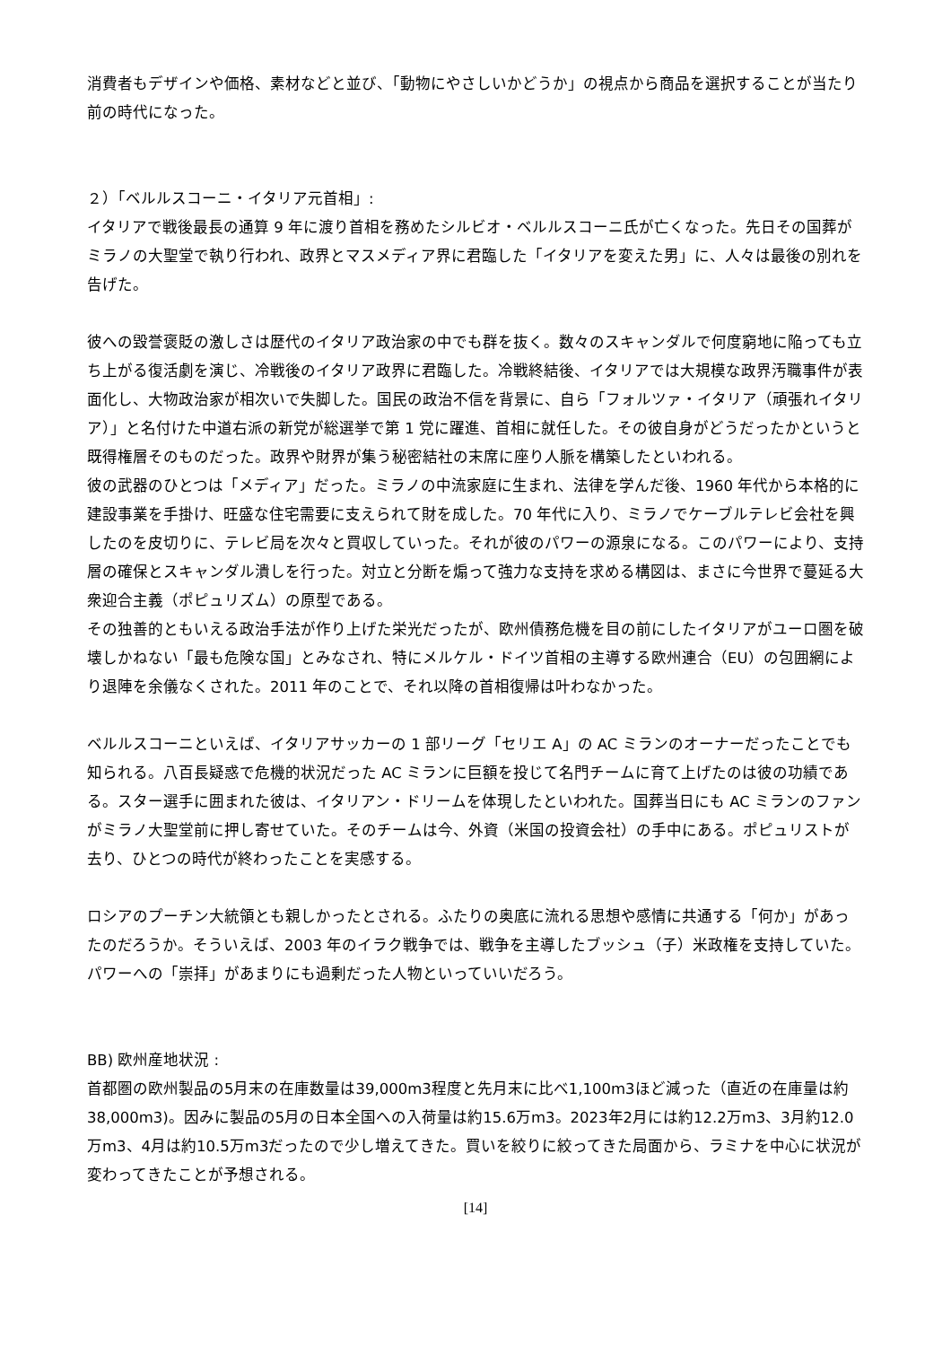消費者もデザインや価格、素材などと並び、「動物にやさしいかどうか」の視点から商品を選択することが当たり前の時代になった。
２）「ベルルスコーニ・イタリア元首相」:
イタリアで戦後最長の通算 9 年に渡り首相を務めたシルビオ・ベルルスコーニ氏が亡くなった。先日その国葬がミラノの大聖堂で執り行われ、政界とマスメディア界に君臨した「イタリアを変えた男」に、人々は最後の別れを告げた。
彼への毀誉褒貶の激しさは歴代のイタリア政治家の中でも群を抜く。数々のスキャンダルで何度窮地に陥っても立ち上がる復活劇を演じ、冷戦後のイタリア政界に君臨した。冷戦終結後、イタリアでは大規模な政界汚職事件が表面化し、大物政治家が相次いで失脚した。国民の政治不信を背景に、自ら「フォルツァ・イタリア（頑張れイタリア）」と名付けた中道右派の新党が総選挙で第 1 党に躍進、首相に就任した。その彼自身がどうだったかというと既得権層そのものだった。政界や財界が集う秘密結社の末席に座り人脈を構築したといわれる。
彼の武器のひとつは「メディア」だった。ミラノの中流家庭に生まれ、法律を学んだ後、1960 年代から本格的に建設事業を手掛け、旺盛な住宅需要に支えられて財を成した。70 年代に入り、ミラノでケーブルテレビ会社を興したのを皮切りに、テレビ局を次々と買収していった。それが彼のパワーの源泉になる。このパワーにより、支持層の確保とスキャンダル潰しを行った。対立と分断を煽って強力な支持を求める構図は、まさに今世界で蔓延る大衆迎合主義（ポピュリズム）の原型である。
その独善的ともいえる政治手法が作り上げた栄光だったが、欧州債務危機を目の前にしたイタリアがユーロ圏を破壊しかねない「最も危険な国」とみなされ、特にメルケル・ドイツ首相の主導する欧州連合（EU）の包囲網により退陣を余儀なくされた。2011 年のことで、それ以降の首相復帰は叶わなかった。
ベルルスコーニといえば、イタリアサッカーの 1 部リーグ「セリエ A」の AC ミランのオーナーだったことでも知られる。八百長疑惑で危機的状況だった AC ミランに巨額を投じて名門チームに育て上げたのは彼の功績である。スター選手に囲まれた彼は、イタリアン・ドリームを体現したといわれた。国葬当日にも AC ミランのファンがミラノ大聖堂前に押し寄せていた。そのチームは今、外資（米国の投資会社）の手中にある。ポピュリストが去り、ひとつの時代が終わったことを実感する。
ロシアのプーチン大統領とも親しかったとされる。ふたりの奥底に流れる思想や感情に共通する「何か」があったのだろうか。そういえば、2003 年のイラク戦争では、戦争を主導したブッシュ（子）米政権を支持していた。パワーへの「崇拝」があまりにも過剰だった人物といっていいだろう。
BB) 欧州産地状況 :
首都圏の欧州製品の5月末の在庫数量は39,000m3程度と先月末に比べ1,100m3ほど減った（直近の在庫量は約38,000m3)。因みに製品の5月の日本全国への入荷量は約15.6万m3。2023年2月には約12.2万m3、3月約12.0万m3、4月は約10.5万m3だったので少し増えてきた。買いを絞りに絞ってきた局面から、ラミナを中心に状況が変わってきたことが予想される。
[14]